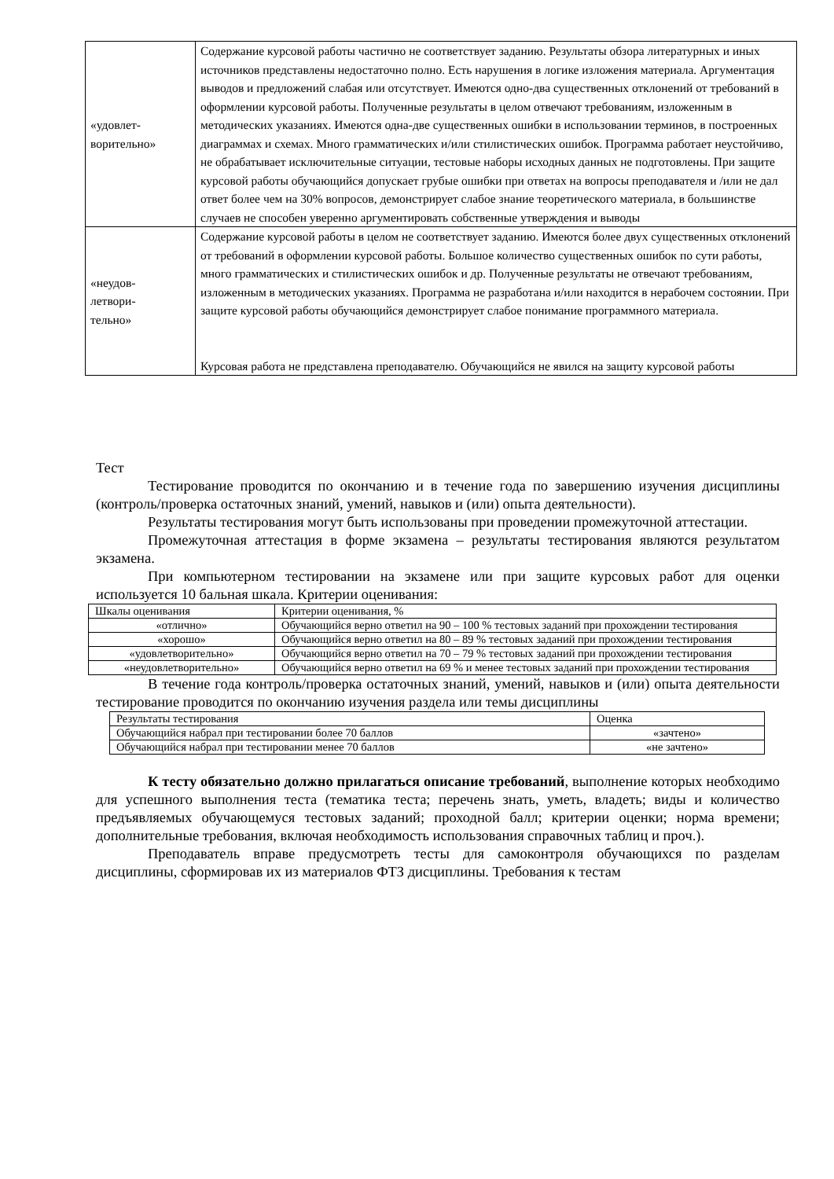| «удовлет- ворительно» | Содержание курсовой работы частично не соответствует заданию. Результаты обзора литературных и иных источников представлены недостаточно полно. Есть нарушения в логике изложения материала. Аргументация выводов и предложений слабая или отсутствует. Имеются одно-два существенных отклонений от требований в оформлении курсовой работы. Полученные результаты в целом отвечают требованиям, изложенным в методических указаниях. Имеются одна-две существенных ошибки в использовании терминов, в построенных диаграммах и схемах. Много грамматических и/или стилистических ошибок. Программа работает неустойчиво, не обрабатывает исключительные ситуации, тестовые наборы исходных данных не подготовлены. При защите курсовой работы обучающийся допускает грубые ошибки при ответах на вопросы преподавателя и /или не дал ответ более чем на 30% вопросов, демонстрирует слабое знание теоретического материала, в большинстве случаев не способен уверенно аргументировать собственные утверждения и выводы |
| «неудов- летвори- тельно» | Содержание курсовой работы в целом не соответствует заданию. Имеются более двух существенных отклонений от требований в оформлении курсовой работы. Большое количество существенных ошибок по сути работы, много грамматических и стилистических ошибок и др. Полученные результаты не отвечают требованиям, изложенным в методических указаниях. Программа не разработана и/или находится в нерабочем состоянии. При защите курсовой работы обучающийся демонстрирует слабое понимание программного материала. Курсовая работа не представлена преподавателю. Обучающийся не явился на защиту курсовой работы |
Тест
Тестирование проводится по окончанию и в течение года по завершению изучения дисциплины (контроль/проверка остаточных знаний, умений, навыков и (или) опыта деятельности).
Результаты тестирования могут быть использованы при проведении промежуточной аттестации.
Промежуточная аттестация в форме экзамена – результаты тестирования являются результатом экзамена.
При компьютерном тестировании на экзамене или при защите курсовых работ для оценки используется 10 бальная шкала. Критерии оценивания:
| Шкалы оценивания | Критерии оценивания, % |
| --- | --- |
| «отлично» | Обучающийся верно ответил на 90 – 100 % тестовых заданий при прохождении тестирования |
| «хорошо» | Обучающийся верно ответил на 80 – 89 % тестовых заданий при прохождении тестирования |
| «удовлетворительно» | Обучающийся верно ответил на 70 – 79 % тестовых заданий при прохождении тестирования |
| «неудовлетворительно» | Обучающийся верно ответил на 69 % и менее тестовых заданий при прохождении тестирования |
В течение года контроль/проверка остаточных знаний, умений, навыков и (или) опыта деятельности тестирование проводится по окончанию изучения раздела или темы дисциплины
| Результаты тестирования | Оценка |
| --- | --- |
| Обучающийся набрал при тестировании более 70 баллов | «зачтено» |
| Обучающийся набрал при тестировании менее 70 баллов | «не зачтено» |
К тесту обязательно должно прилагаться описание требований, выполнение которых необходимо для успешного выполнения теста (тематика теста; перечень знать, уметь, владеть; виды и количество предъявляемых обучающемуся тестовых заданий; проходной балл; критерии оценки; норма времени; дополнительные требования, включая необходимость использования справочных таблиц и проч.).
Преподаватель вправе предусмотреть тесты для самоконтроля обучающихся по разделам дисциплины, сформировав их из материалов ФТЗ дисциплины. Требования к тестам